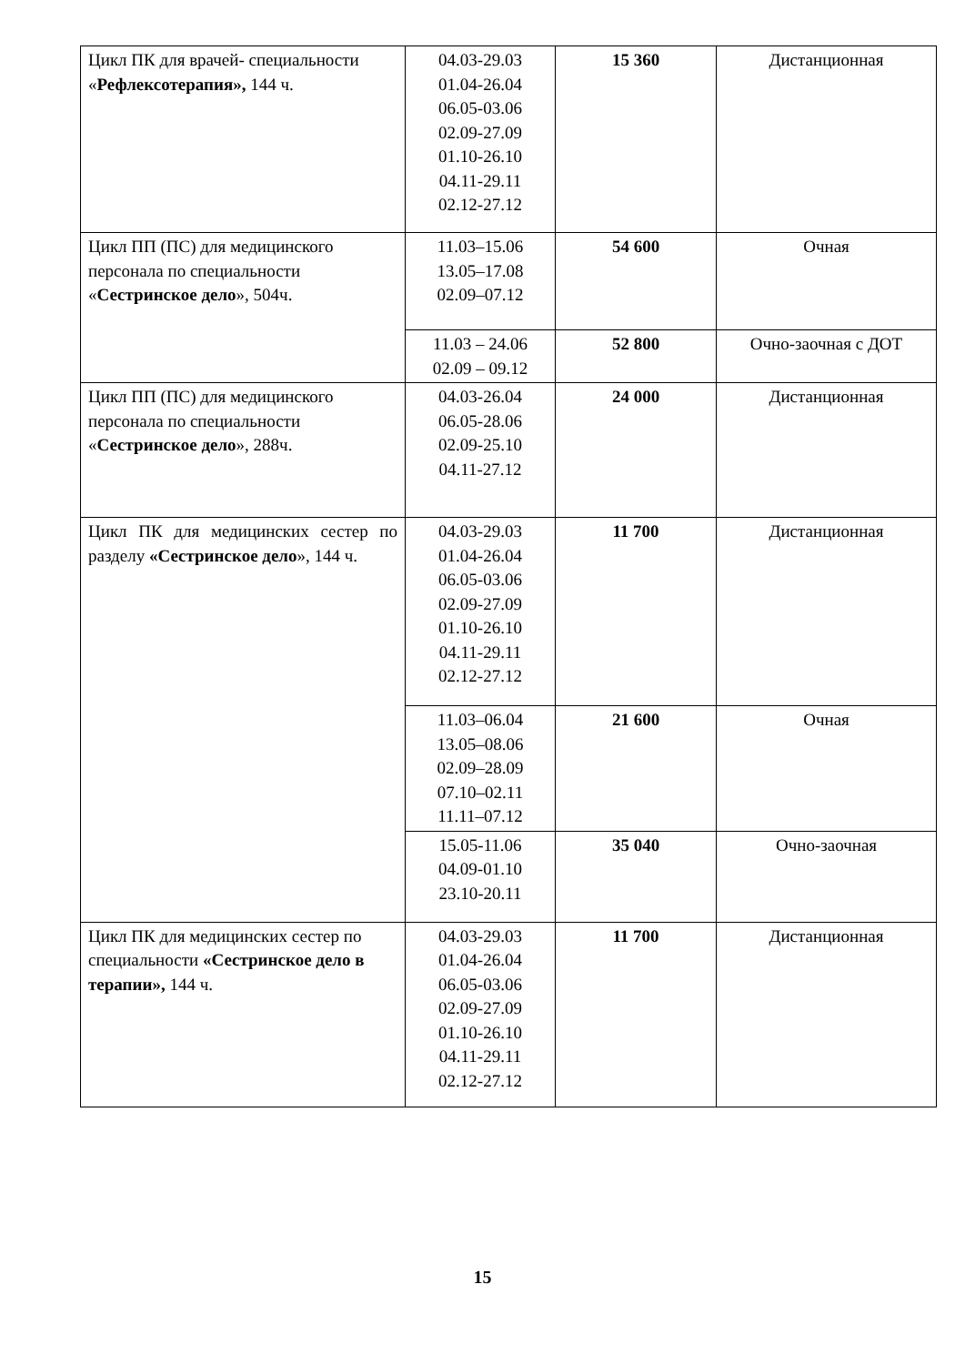| Цикл ПК для врачей- специальности « Рефлексотерапия», 144 ч. | 04.03-29.03 01.04-26.04 06.05-03.06 02.09-27.09 01.10-26.10 04.11-29.11 02.12-27.12 | 15 360 | Дистанционная |
| Цикл ПП (ПС) для медицинского персонала по специальности « Сестринское дело », 504ч. | 11.03–15.06 13.05–17.08 02.09–07.12 | 54 600 | Очная |
| | 11.03 – 24.06 02.09 – 09.12 | 52 800 | Очно-заочная с ДОТ |
| Цикл ПП (ПС) для медицинского персонала по специальности « Сестринское дело », 288ч. | 04.03-26.04 06.05-28.06 02.09-25.10 04.11-27.12 | 24 000 | Дистанционная |
| Цикл ПК для медицинских сестер по разделу «Сестринское дело », 144 ч. | 04.03-29.03 01.04-26.04 06.05-03.06 02.09-27.09 01.10-26.10 04.11-29.11 02.12-27.12 | 11 700 | Дистанционная |
| | 11.03–06.04 13.05–08.06 02.09–28.09 07.10–02.11 11.11–07.12 | 21 600 | Очная |
| | 15.05-11.06 04.09-01.10 23.10-20.11 | 35 040 | Очно-заочная |
| Цикл ПК для медицинских сестер по специальности «Сестринское дело в терапии», 144 ч. | 04.03-29.03 01.04-26.04 06.05-03.06 02.09-27.09 01.10-26.10 04.11-29.11 02.12-27.12 | 11 700 | Дистанционная |
15